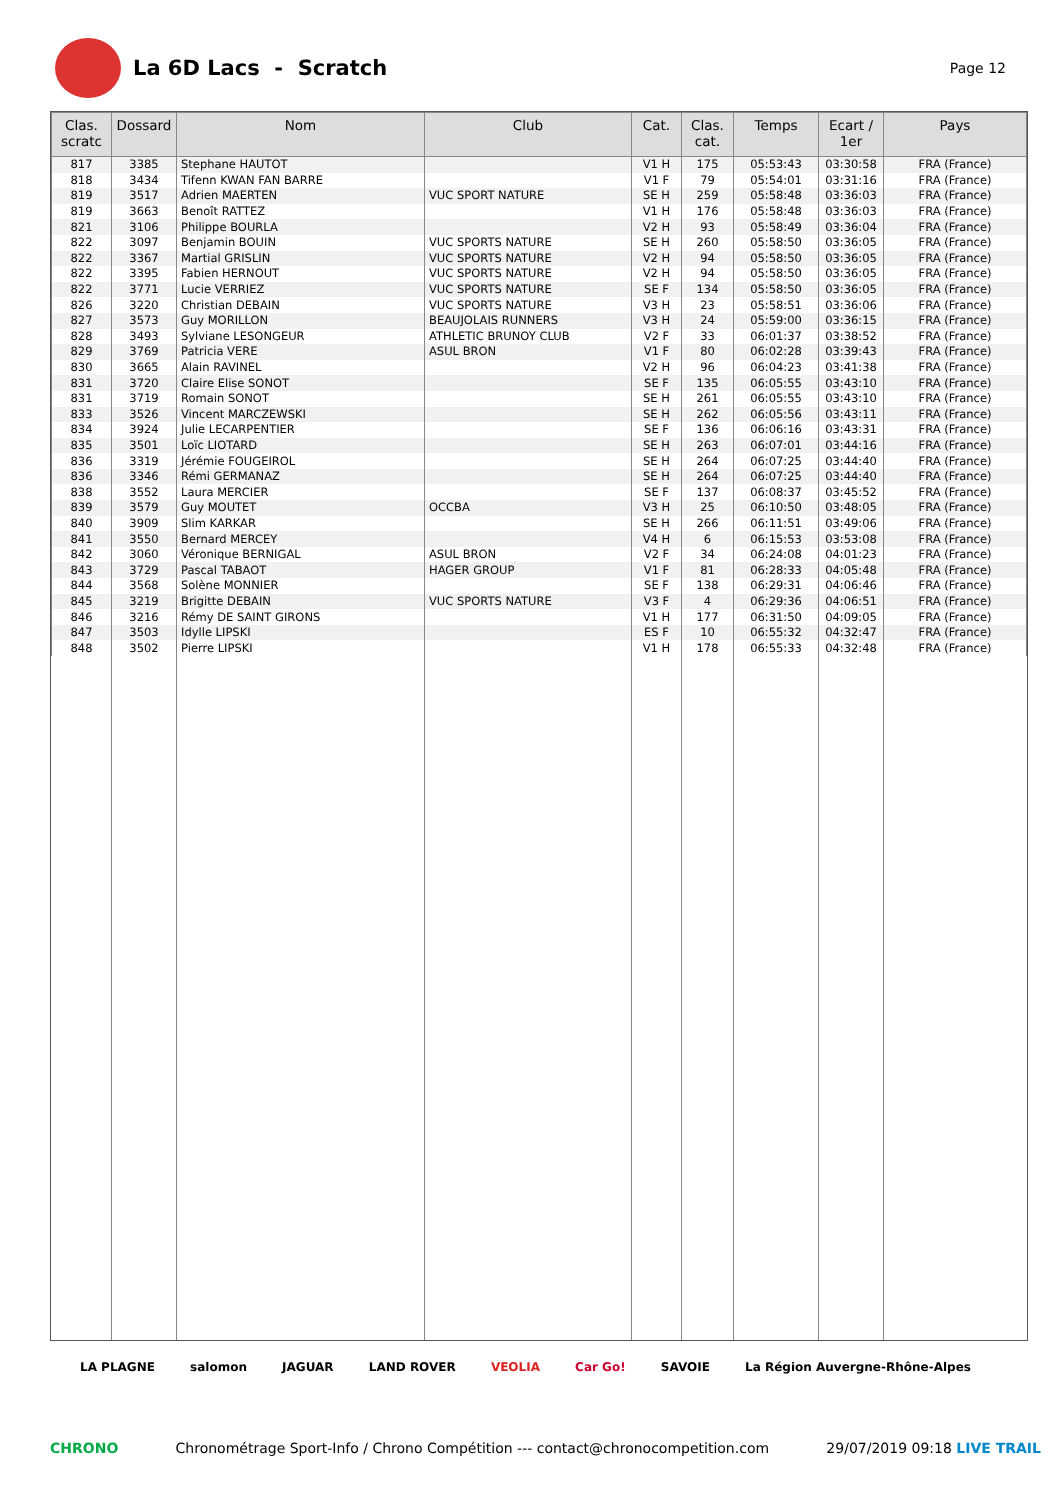La 6D Lacs - Scratch
Page 12
| Clas. scratc | Dossard | Nom | Club | Cat. | Clas. cat. | Temps | Ecart / 1er | Pays |
| --- | --- | --- | --- | --- | --- | --- | --- | --- |
| 817 | 3385 | Stephane HAUTOT | | V1 H | 175 | 05:53:43 | 03:30:58 | FRA (France) |
| 818 | 3434 | Tifenn KWAN FAN BARRE | | V1 F | 79 | 05:54:01 | 03:31:16 | FRA (France) |
| 819 | 3517 | Adrien MAERTEN | VUC SPORT NATURE | SE H | 259 | 05:58:48 | 03:36:03 | FRA (France) |
| 819 | 3663 | Benoît RATTEZ | | V1 H | 176 | 05:58:48 | 03:36:03 | FRA (France) |
| 821 | 3106 | Philippe BOURLA | | V2 H | 93 | 05:58:49 | 03:36:04 | FRA (France) |
| 822 | 3097 | Benjamin BOUIN | VUC SPORTS NATURE | SE H | 260 | 05:58:50 | 03:36:05 | FRA (France) |
| 822 | 3367 | Martial GRISLIN | VUC SPORTS NATURE | V2 H | 94 | 05:58:50 | 03:36:05 | FRA (France) |
| 822 | 3395 | Fabien HERNOUT | VUC SPORTS NATURE | V2 H | 94 | 05:58:50 | 03:36:05 | FRA (France) |
| 822 | 3771 | Lucie VERRIEZ | VUC SPORTS NATURE | SE F | 134 | 05:58:50 | 03:36:05 | FRA (France) |
| 826 | 3220 | Christian DEBAIN | VUC SPORTS NATURE | V3 H | 23 | 05:58:51 | 03:36:06 | FRA (France) |
| 827 | 3573 | Guy MORILLON | BEAUJOLAIS RUNNERS | V3 H | 24 | 05:59:00 | 03:36:15 | FRA (France) |
| 828 | 3493 | Sylviane LESONGEUR | ATHLETIC BRUNOY CLUB | V2 F | 33 | 06:01:37 | 03:38:52 | FRA (France) |
| 829 | 3769 | Patricia VERE | ASUL BRON | V1 F | 80 | 06:02:28 | 03:39:43 | FRA (France) |
| 830 | 3665 | Alain RAVINEL | | V2 H | 96 | 06:04:23 | 03:41:38 | FRA (France) |
| 831 | 3720 | Claire Elise SONOT | | SE F | 135 | 06:05:55 | 03:43:10 | FRA (France) |
| 831 | 3719 | Romain SONOT | | SE H | 261 | 06:05:55 | 03:43:10 | FRA (France) |
| 833 | 3526 | Vincent MARCZEWSKI | | SE H | 262 | 06:05:56 | 03:43:11 | FRA (France) |
| 834 | 3924 | Julie LECARPENTIER | | SE F | 136 | 06:06:16 | 03:43:31 | FRA (France) |
| 835 | 3501 | Loïc LIOTARD | | SE H | 263 | 06:07:01 | 03:44:16 | FRA (France) |
| 836 | 3319 | Jérémie FOUGEIROL | | SE H | 264 | 06:07:25 | 03:44:40 | FRA (France) |
| 836 | 3346 | Rémi GERMANAZ | | SE H | 264 | 06:07:25 | 03:44:40 | FRA (France) |
| 838 | 3552 | Laura MERCIER | | SE F | 137 | 06:08:37 | 03:45:52 | FRA (France) |
| 839 | 3579 | Guy MOUTET | OCCBA | V3 H | 25 | 06:10:50 | 03:48:05 | FRA (France) |
| 840 | 3909 | Slim KARKAR | | SE H | 266 | 06:11:51 | 03:49:06 | FRA (France) |
| 841 | 3550 | Bernard MERCEY | | V4 H | 6 | 06:15:53 | 03:53:08 | FRA (France) |
| 842 | 3060 | Véronique BERNIGAL | ASUL BRON | V2 F | 34 | 06:24:08 | 04:01:23 | FRA (France) |
| 843 | 3729 | Pascal TABAOT | HAGER GROUP | V1 F | 81 | 06:28:33 | 04:05:48 | FRA (France) |
| 844 | 3568 | Solène MONNIER | | SE F | 138 | 06:29:31 | 04:06:46 | FRA (France) |
| 845 | 3219 | Brigitte DEBAIN | VUC SPORTS NATURE | V3 F | 4 | 06:29:36 | 04:06:51 | FRA (France) |
| 846 | 3216 | Rémy DE SAINT GIRONS | | V1 H | 177 | 06:31:50 | 04:09:05 | FRA (France) |
| 847 | 3503 | Idylle LIPSKI | | ES F | 10 | 06:55:32 | 04:32:47 | FRA (France) |
| 848 | 3502 | Pierre LIPSKI | | V1 H | 178 | 06:55:33 | 04:32:48 | FRA (France) |
LA PLAGNE salomon JAGUAR LAND ROVER VEOLIA Car Go! SAVOIE La Région Auvergne-Rhône-Alpes
CHRONO Chronométrage Sport-Info / Chrono Compétition --- contact@chronocompetition.com 29/07/2019 09:18 LIVE TRAIL